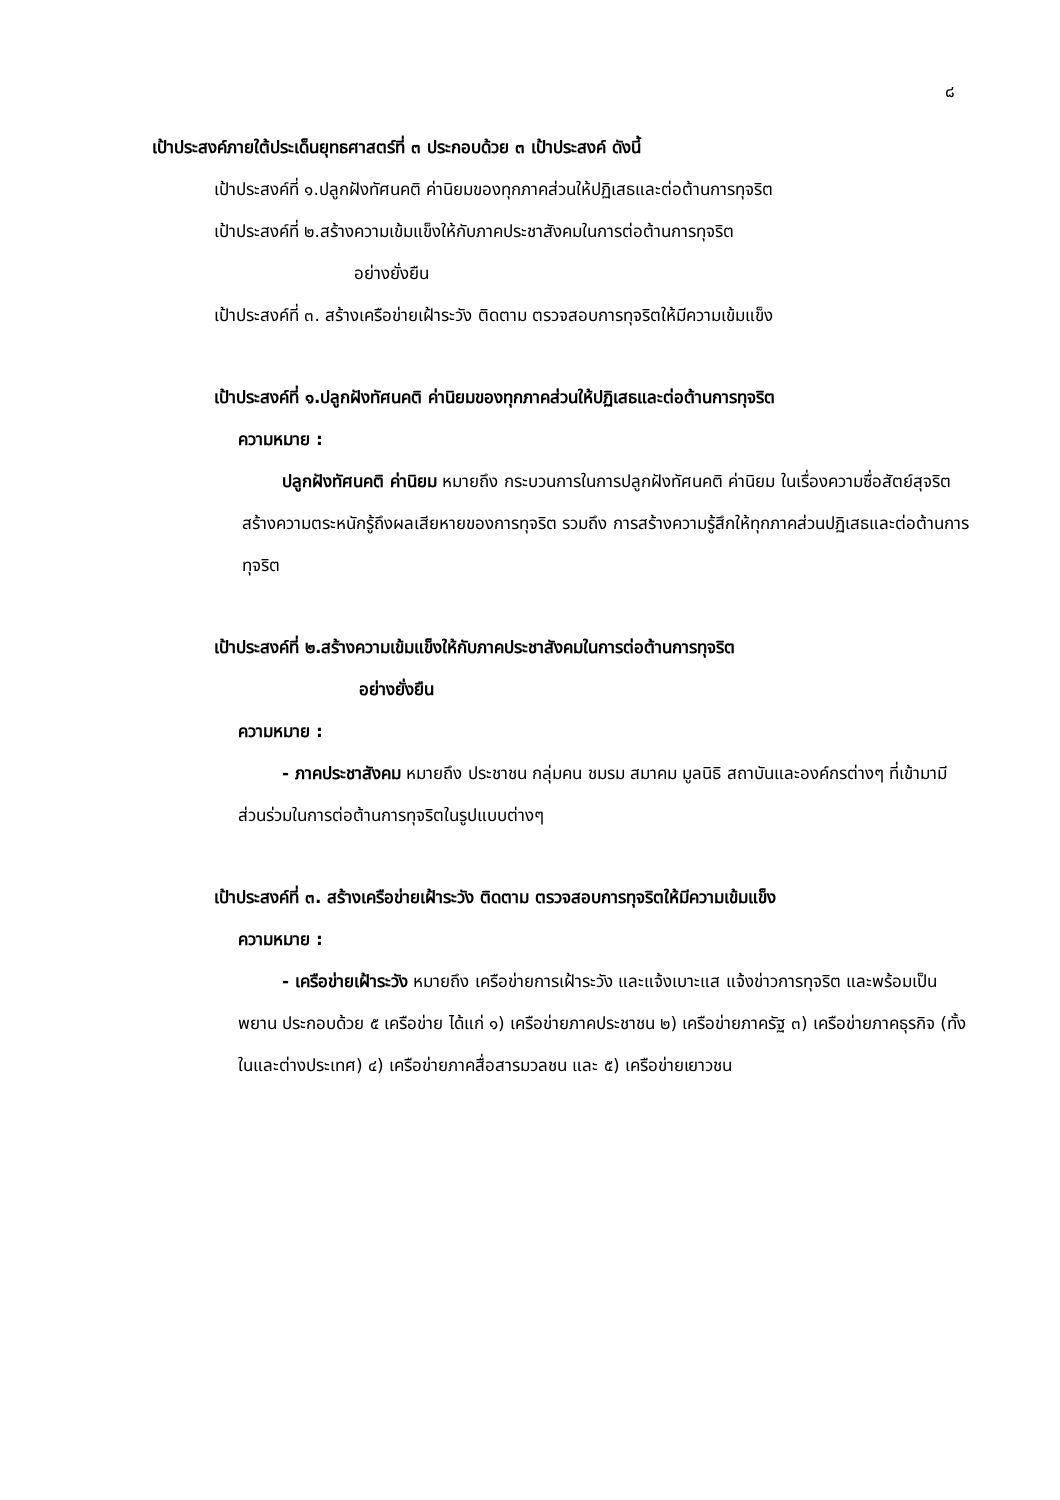๘
เป้าประสงค์ภายใต้ประเด็นยุทธศาสตร์ที่ ๓ ประกอบด้วย ๓ เป้าประสงค์ ดังนี้
เป้าประสงค์ที่ ๑.ปลูกฝังทัศนคติ ค่านิยมของทุกภาคส่วนให้ปฏิเสธและต่อต้านการทุจริต
เป้าประสงค์ที่ ๒.สร้างความเข้มแข็งให้กับภาคประชาสังคมในการต่อต้านการทุจริต
อย่างยั่งยืน
เป้าประสงค์ที่ ๓. สร้างเครือข่ายเฝ้าระวัง ติดตาม ตรวจสอบการทุจริตให้มีความเข้มแข็ง
เป้าประสงค์ที่ ๑.ปลูกฝังทัศนคติ ค่านิยมของทุกภาคส่วนให้ปฏิเสธและต่อต้านการทุจริต
ความหมาย :
ปลูกฝังทัศนคติ ค่านิยม หมายถึง กระบวนการในการปลูกฝังทัศนคติ ค่านิยม ในเรื่องความซื่อสัตย์สุจริต สร้างความตระหนักรู้ถึงผลเสียหายของการทุจริต รวมถึง การสร้างความรู้สึกให้ทุกภาคส่วนปฏิเสธและต่อต้านการทุจริต
เป้าประสงค์ที่ ๒.สร้างความเข้มแข็งให้กับภาคประชาสังคมในการต่อต้านการทุจริต
อย่างยั่งยืน
ความหมาย :
- ภาคประชาสังคม หมายถึง ประชาชน กลุ่มคน ชมรม สมาคม มูลนิธิ สถาบันและองค์กรต่างๆ ที่เข้ามามีส่วนร่วมในการต่อต้านการทุจริตในรูปแบบต่างๆ
เป้าประสงค์ที่ ๓. สร้างเครือข่ายเฝ้าระวัง ติดตาม ตรวจสอบการทุจริตให้มีความเข้มแข็ง
ความหมาย :
- เครือข่ายเฝ้าระวัง หมายถึง เครือข่ายการเฝ้าระวัง และแจ้งเบาะแส แจ้งข่าวการทุจริต และพร้อมเป็นพยาน ประกอบด้วย ๕ เครือข่าย ได้แก่ ๑) เครือข่ายภาคประชาชน ๒) เครือข่ายภาครัฐ ๓) เครือข่ายภาคธุรกิจ (ทั้งในและต่างประเทศ) ๔) เครือข่ายภาคสื่อสารมวลชน และ ๕) เครือข่ายเยาวชน